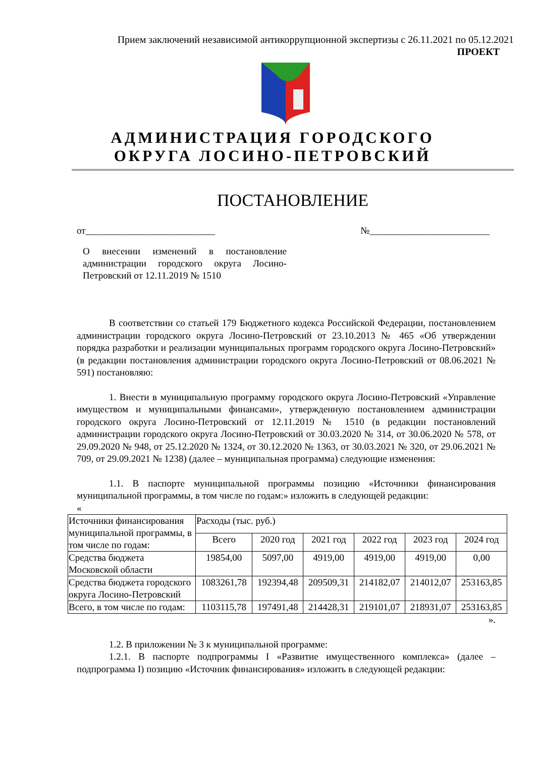Прием заключений независимой антикоррупционной экспертизы с 26.11.2021 по 05.12.2021
ПРОЕКТ
АДМИНИСТРАЦИЯ ГОРОДСКОГО ОКРУГА ЛОСИНО-ПЕТРОВСКИЙ
ПОСТАНОВЛЕНИЕ
от___________________________ №_________________________
О внесении изменений в постановление администрации городского округа Лосино-Петровский от 12.11.2019 № 1510
В соответствии со статьей 179 Бюджетного кодекса Российской Федерации, постановлением администрации городского округа Лосино-Петровский от 23.10.2013 № 465 «Об утверждении порядка разработки и реализации муниципальных программ городского округа Лосино-Петровский» (в редакции постановления администрации городского округа Лосино-Петровский от 08.06.2021 № 591) постановляю:
1. Внести в муниципальную программу городского округа Лосино-Петровский «Управление имуществом и муниципальными финансами», утвержденную постановлением администрации городского округа Лосино-Петровский от 12.11.2019 № 1510 (в редакции постановлений администрации городского округа Лосино-Петровский от 30.03.2020 № 314, от 30.06.2020 № 578, от 29.09.2020 № 948, от 25.12.2020 № 1324, от 30.12.2020 № 1363, от 30.03.2021 № 320, от 29.06.2021 № 709, от 29.09.2021 № 1238) (далее – муниципальная программа) следующие изменения:
1.1. В паспорте муниципальной программы позицию «Источники финансирования муниципальной программы, в том числе по годам:» изложить в следующей редакции:
«
| Источники финансирования муниципальной программы, в том числе по годам: | Расходы (тыс. руб.) | | | | | |
| | Всего | 2020 год | 2021 год | 2022 год | 2023 год | 2024 год |
| Средства бюджета Московской области | 19854,00 | 5097,00 | 4919,00 | 4919,00 | 4919,00 | 0,00 |
| Средства бюджета городского округа Лосино-Петровский | 1083261,78 | 192394,48 | 209509,31 | 214182,07 | 214012,07 | 253163,85 |
| Всего, в том числе по годам: | 1103115,78 | 197491,48 | 214428,31 | 219101,07 | 218931,07 | 253163,85 |
».
1.2. В приложении № 3 к муниципальной программе:
1.2.1. В паспорте подпрограммы I «Развитие имущественного комплекса» (далее – подпрограмма I) позицию «Источник финансирования» изложить в следующей редакции: